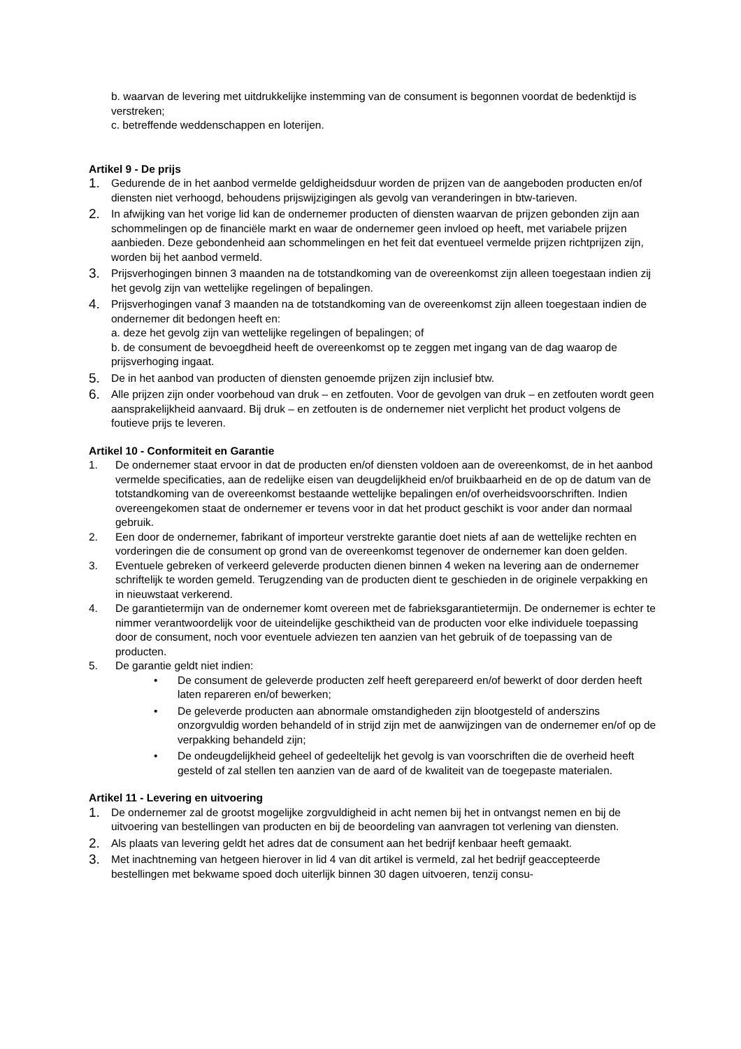b. waarvan de levering met uitdrukkelijke instemming van de consument is begonnen voordat de bedenktijd is verstreken;
c. betreffende weddenschappen en loterijen.
Artikel 9 - De prijs
1. Gedurende de in het aanbod vermelde geldigheidsduur worden de prijzen van de aangeboden producten en/of diensten niet verhoogd, behoudens prijswijzigingen als gevolg van veranderingen in btw-tarieven.
2. In afwijking van het vorige lid kan de ondernemer producten of diensten waarvan de prijzen gebonden zijn aan schommelingen op de financiële markt en waar de ondernemer geen invloed op heeft, met variabele prijzen aanbieden. Deze gebondenheid aan schommelingen en het feit dat eventueel vermelde prijzen richtprijzen zijn, worden bij het aanbod vermeld.
3. Prijsverhogingen binnen 3 maanden na de totstandkoming van de overeenkomst zijn alleen toegestaan indien zij het gevolg zijn van wettelijke regelingen of bepalingen.
4. Prijsverhogingen vanaf 3 maanden na de totstandkoming van de overeenkomst zijn alleen toegestaan indien de ondernemer dit bedongen heeft en:
a. deze het gevolg zijn van wettelijke regelingen of bepalingen; of
b. de consument de bevoegdheid heeft de overeenkomst op te zeggen met ingang van de dag waarop de prijsverhoging ingaat.
5. De in het aanbod van producten of diensten genoemde prijzen zijn inclusief btw.
6. Alle prijzen zijn onder voorbehoud van druk – en zetfouten. Voor de gevolgen van druk – en zetfouten wordt geen aansprakelijkheid aanvaard. Bij druk – en zetfouten is de ondernemer niet verplicht het product volgens de foutieve prijs te leveren.
Artikel 10 - Conformiteit en Garantie
1. De ondernemer staat ervoor in dat de producten en/of diensten voldoen aan de overeenkomst, de in het aanbod vermelde specificaties, aan de redelijke eisen van deugdelijkheid en/of bruikbaarheid en de op de datum van de totstandkoming van de overeenkomst bestaande wettelijke bepalingen en/of overheidsvoorschriften. Indien overeengekomen staat de ondernemer er tevens voor in dat het product geschikt is voor ander dan normaal gebruik.
2. Een door de ondernemer, fabrikant of importeur verstrekte garantie doet niets af aan de wettelijke rechten en vorderingen die de consument op grond van de overeenkomst tegenover de ondernemer kan doen gelden.
3. Eventuele gebreken of verkeerd geleverde producten dienen binnen 4 weken na levering aan de ondernemer schriftelijk te worden gemeld. Terugzending van de producten dient te geschieden in de originele verpakking en in nieuwstaat verkerend.
4. De garantietermijn van de ondernemer komt overeen met de fabrieksgarantietermijn. De ondernemer is echter te nimmer verantwoordelijk voor de uiteindelijke geschiktheid van de producten voor elke individuele toepassing door de consument, noch voor eventuele adviezen ten aanzien van het gebruik of de toepassing van de producten.
5. De garantie geldt niet indien:
• De consument de geleverde producten zelf heeft gerepareerd en/of bewerkt of door derden heeft laten repareren en/of bewerken;
• De geleverde producten aan abnormale omstandigheden zijn blootgesteld of anderszins onzorgvuldig worden behandeld of in strijd zijn met de aanwijzingen van de ondernemer en/of op de verpakking behandeld zijn;
• De ondeugdelijkheid geheel of gedeeltelijk het gevolg is van voorschriften die de overheid heeft gesteld of zal stellen ten aanzien van de aard of de kwaliteit van de toegepaste materialen.
Artikel 11 - Levering en uitvoering
1. De ondernemer zal de grootst mogelijke zorgvuldigheid in acht nemen bij het in ontvangst nemen en bij de uitvoering van bestellingen van producten en bij de beoordeling van aanvragen tot verlening van diensten.
2. Als plaats van levering geldt het adres dat de consument aan het bedrijf kenbaar heeft gemaakt.
3. Met inachtneming van hetgeen hierover in lid 4 van dit artikel is vermeld, zal het bedrijf geaccepteerde bestellingen met bekwame spoed doch uiterlijk binnen 30 dagen uitvoeren, tenzij consu-